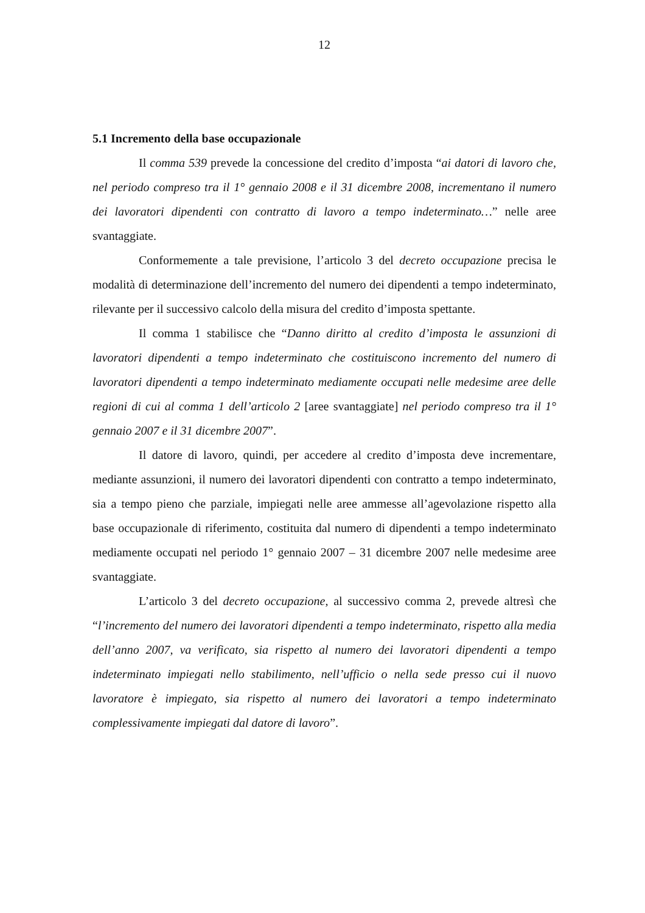12
5.1 Incremento della base occupazionale
Il comma 539 prevede la concessione del credito d’imposta “ai datori di lavoro che, nel periodo compreso tra il 1° gennaio 2008 e il 31 dicembre 2008, incrementano il numero dei lavoratori dipendenti con contratto di lavoro a tempo indeterminato…” nelle aree svantaggiate.
Conformemente a tale previsione, l’articolo 3 del decreto occupazione precisa le modalità di determinazione dell’incremento del numero dei dipendenti a tempo indeterminato, rilevante per il successivo calcolo della misura del credito d’imposta spettante.
Il comma 1 stabilisce che “Danno diritto al credito d’imposta le assunzioni di lavoratori dipendenti a tempo indeterminato che costituiscono incremento del numero di lavoratori dipendenti a tempo indeterminato mediamente occupati nelle medesime aree delle regioni di cui al comma 1 dell’articolo 2 [aree svantaggiate] nel periodo compreso tra il 1° gennaio 2007 e il 31 dicembre 2007”.
Il datore di lavoro, quindi, per accedere al credito d’imposta deve incrementare, mediante assunzioni, il numero dei lavoratori dipendenti con contratto a tempo indeterminato, sia a tempo pieno che parziale, impiegati nelle aree ammesse all’agevolazione rispetto alla base occupazionale di riferimento, costituita dal numero di dipendenti a tempo indeterminato mediamente occupati nel periodo 1° gennaio 2007 – 31 dicembre 2007 nelle medesime aree svantaggiate.
L’articolo 3 del decreto occupazione, al successivo comma 2, prevede altresì che “l’incremento del numero dei lavoratori dipendenti a tempo indeterminato, rispetto alla media dell’anno 2007, va verificato, sia rispetto al numero dei lavoratori dipendenti a tempo indeterminato impiegati nello stabilimento, nell’ufficio o nella sede presso cui il nuovo lavoratore è impiegato, sia rispetto al numero dei lavoratori a tempo indeterminato complessivamente impiegati dal datore di lavoro”.